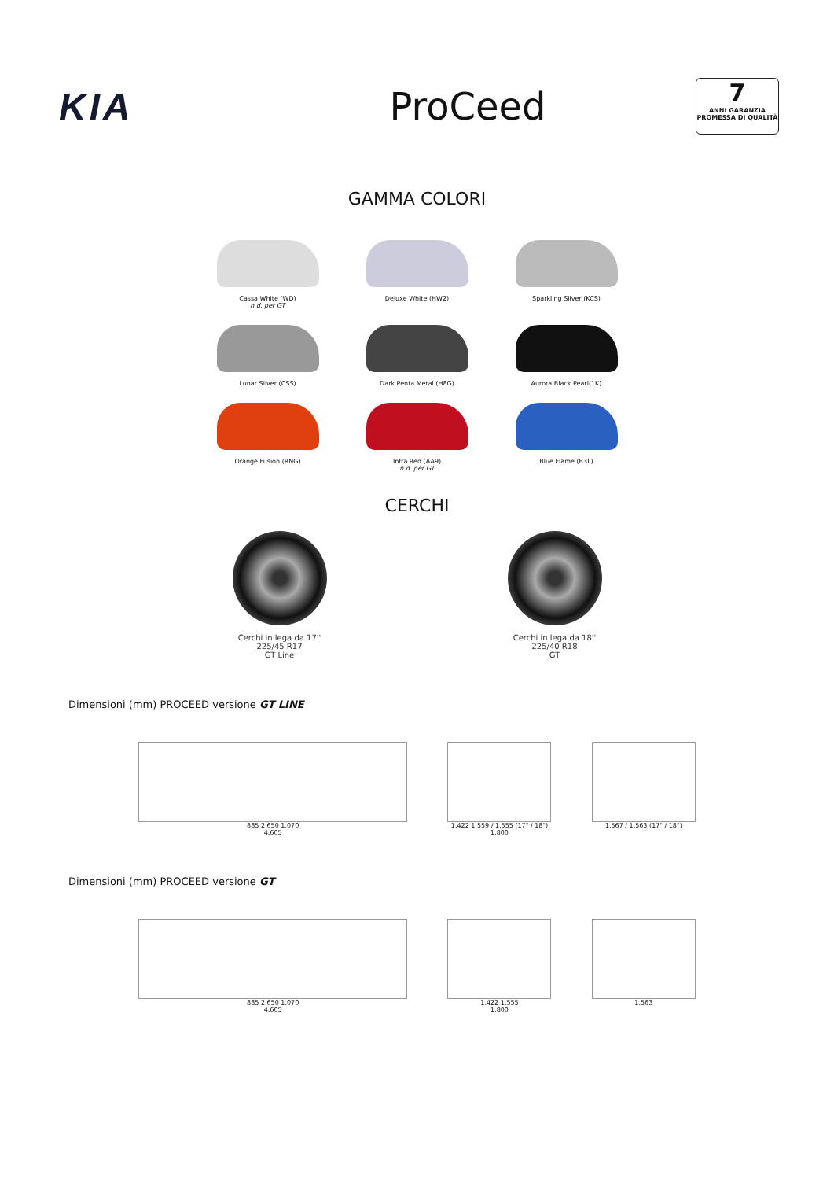KIA ProCeed
7
ANNI GARANZIA
PROMESSA DI QUALITÀ
GAMMA COLORI
Cassa White (WD)
n.d. per GT
Deluxe White (HW2)
Sparkling Silver (KCS)
Lunar Silver (CSS)
Dark Penta Metal (H8G)
Aurora Black Pearl(1K)
Orange Fusion (RNG)
Infra Red (AA9)
n.d. per GT
Blue Flame (B3L)
CERCHI
Cerchi in lega da 17''
225/45 R17
GT Line
Cerchi in lega da 18''
225/40 R18
GT
Dimensioni (mm) PROCEED versione GT LINE
885 2,650 1,070
4,605
1,422 1,559 / 1,555 (17" / 18")
1,800
1,567 / 1,563 (17" / 18")
Dimensioni (mm) PROCEED versione GT
885 2,650 1,070
4,605
1,422 1,555
1,800
1,563